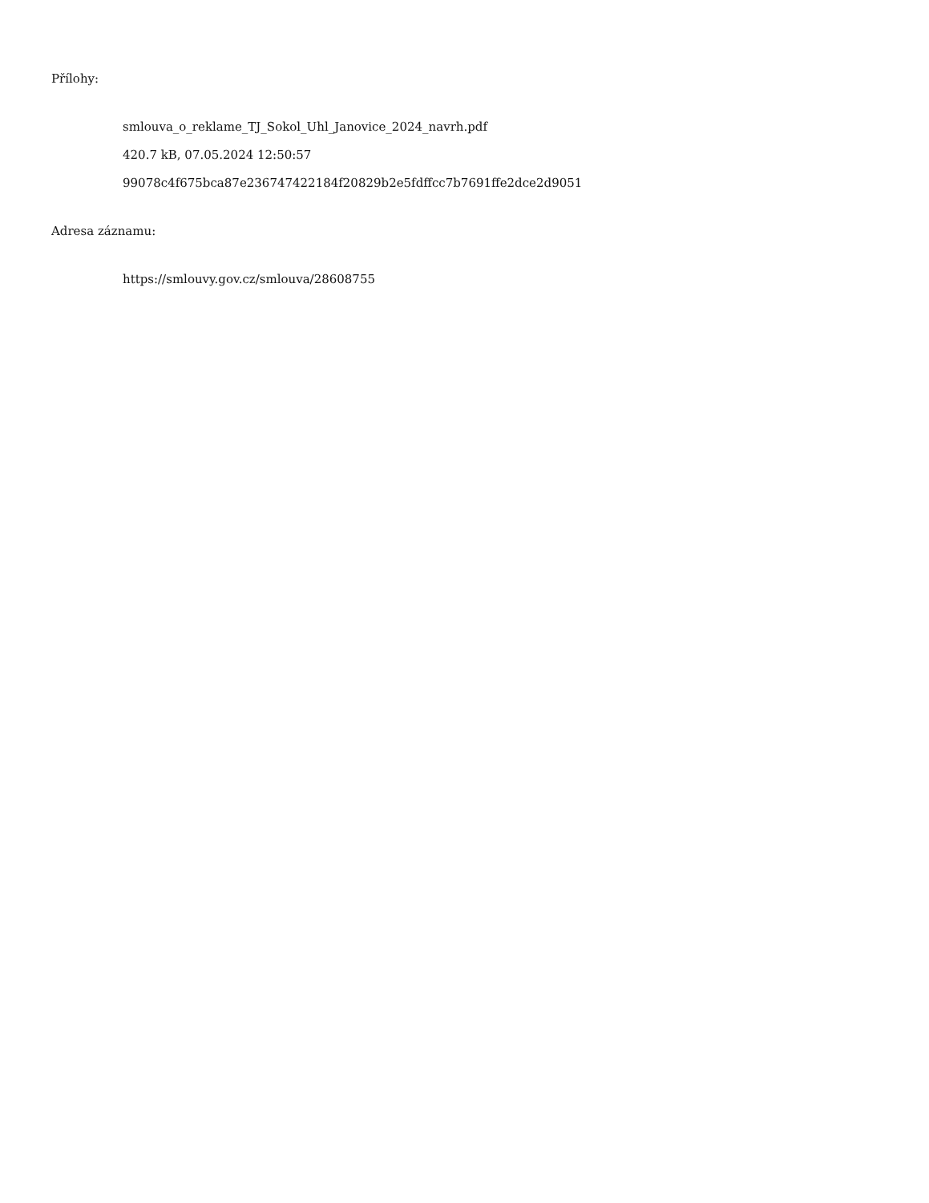Přílohy:
smlouva_o_reklame_TJ_Sokol_Uhl_Janovice_2024_navrh.pdf
420.7 kB, 07.05.2024 12:50:57
99078c4f675bca87e236747422184f20829b2e5fdffcc7b7691ffe2dce2d9051
Adresa záznamu:
https://smlouvy.gov.cz/smlouva/28608755